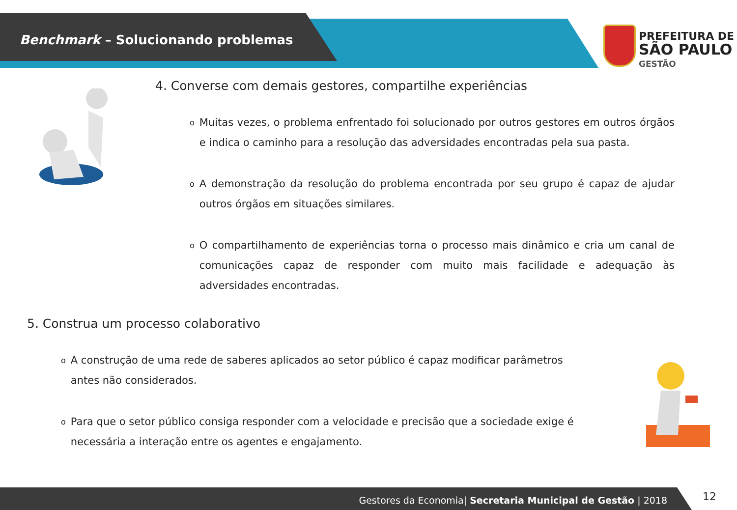Benchmark – Solucionando problemas
PREFEITURA DE
SÃO PAULO
GESTÃO
4. Converse com demais gestores, compartilhe experiências
o
Muitas vezes, o problema enfrentado foi solucionado por outros gestores em outros órgãos e indica o caminho para a resolução das adversidades encontradas pela sua pasta.
o
A demonstração da resolução do problema encontrada por seu grupo é capaz de ajudar outros órgãos em situações similares.
o
O compartilhamento de experiências torna o processo mais dinâmico e cria um canal de comunicações capaz de responder com muito mais facilidade e adequação às adversidades encontradas.
5. Construa um processo colaborativo
o
A construção de uma rede de saberes aplicados ao setor público é capaz modificar parâmetros antes não considerados.
o
Para que o setor público consiga responder com a velocidade e precisão que a sociedade exige é necessária a interação entre os agentes e engajamento.
Gestores da Economia| Secretaria Municipal de Gestão | 2018 12